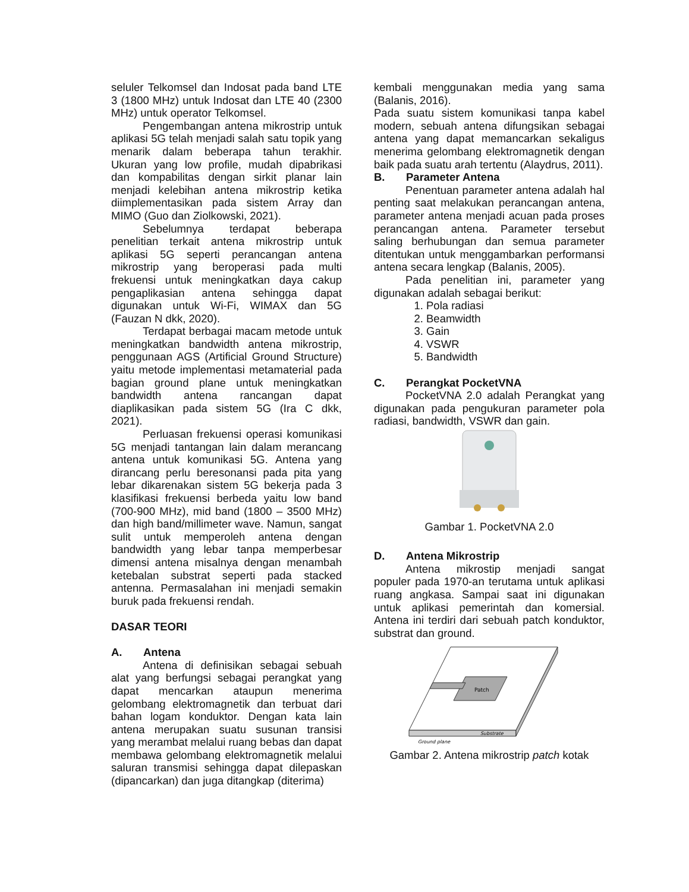seluler Telkomsel dan Indosat pada band LTE 3 (1800 MHz) untuk Indosat dan LTE 40 (2300 MHz) untuk operator Telkomsel.
Pengembangan antena mikrostrip untuk aplikasi 5G telah menjadi salah satu topik yang menarik dalam beberapa tahun terakhir. Ukuran yang low profile, mudah dipabrikasi dan kompabilitas dengan sirkit planar lain menjadi kelebihan antena mikrostrip ketika diimplementasikan pada sistem Array dan MIMO (Guo dan Ziolkowski, 2021).
Sebelumnya terdapat beberapa penelitian terkait antena mikrostrip untuk aplikasi 5G seperti perancangan antena mikrostrip yang beroperasi pada multi frekuensi untuk meningkatkan daya cakup pengaplikasian antena sehingga dapat digunakan untuk Wi-Fi, WIMAX dan 5G (Fauzan N dkk, 2020).
Terdapat berbagai macam metode untuk meningkatkan bandwidth antena mikrostrip, penggunaan AGS (Artificial Ground Structure) yaitu metode implementasi metamaterial pada bagian ground plane untuk meningkatkan bandwidth antena rancangan dapat diaplikasikan pada sistem 5G (Ira C dkk, 2021).
Perluasan frekuensi operasi komunikasi 5G menjadi tantangan lain dalam merancang antena untuk komunikasi 5G. Antena yang dirancang perlu beresonansi pada pita yang lebar dikarenakan sistem 5G bekerja pada 3 klasifikasi frekuensi berbeda yaitu low band (700-900 MHz), mid band (1800 – 3500 MHz) dan high band/millimeter wave. Namun, sangat sulit untuk memperoleh antena dengan bandwidth yang lebar tanpa memperbesar dimensi antena misalnya dengan menambah ketebalan substrat seperti pada stacked antenna. Permasalahan ini menjadi semakin buruk pada frekuensi rendah.
DASAR TEORI
A. Antena
Antena di definisikan sebagai sebuah alat yang berfungsi sebagai perangkat yang dapat mencarkan ataupun menerima gelombang elektromagnetik dan terbuat dari bahan logam konduktor. Dengan kata lain antena merupakan suatu susunan transisi yang merambat melalui ruang bebas dan dapat membawa gelombang elektromagnetik melalui saluran transmisi sehingga dapat dilepaskan (dipancarkan) dan juga ditangkap (diterima)
kembali menggunakan media yang sama (Balanis, 2016).
Pada suatu sistem komunikasi tanpa kabel modern, sebuah antena difungsikan sebagai antena yang dapat memancarkan sekaligus menerima gelombang elektromagnetik dengan baik pada suatu arah tertentu (Alaydrus, 2011).
B. Parameter Antena
Penentuan parameter antena adalah hal penting saat melakukan perancangan antena, parameter antena menjadi acuan pada proses perancangan antena. Parameter tersebut saling berhubungan dan semua parameter ditentukan untuk menggambarkan performansi antena secara lengkap (Balanis, 2005).
Pada penelitian ini, parameter yang digunakan adalah sebagai berikut:
1. Pola radiasi
2. Beamwidth
3. Gain
4. VSWR
5. Bandwidth
C. Perangkat PocketVNA
PocketVNA 2.0 adalah Perangkat yang digunakan pada pengukuran parameter pola radiasi, bandwidth, VSWR dan gain.
Gambar 1. PocketVNA 2.0
D. Antena Mikrostrip
Antena mikrostip menjadi sangat populer pada 1970-an terutama untuk aplikasi ruang angkasa. Sampai saat ini digunakan untuk aplikasi pemerintah dan komersial. Antena ini terdiri dari sebuah patch konduktor, substrat dan ground.
Patch
Substrate
Ground plane
Gambar 2. Antena mikrostrip patch kotak